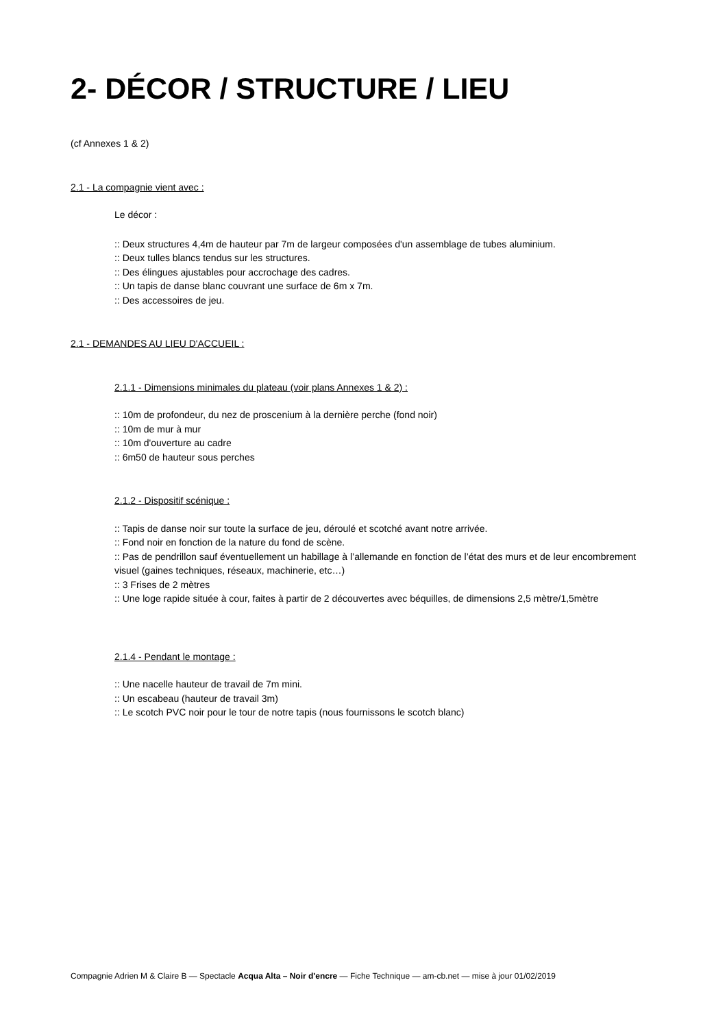2- DÉCOR / STRUCTURE / LIEU
(cf Annexes 1 & 2)
2.1 - La compagnie vient avec :
Le décor :
:: Deux structures 4,4m de hauteur par 7m de largeur composées d'un assemblage de tubes aluminium.
:: Deux tulles blancs tendus sur les structures.
:: Des élingues ajustables pour accrochage des cadres.
:: Un tapis de danse blanc couvrant une surface de 6m x 7m.
:: Des accessoires de jeu.
2.1 - DEMANDES AU LIEU D'ACCUEIL :
2.1.1 - Dimensions minimales du plateau (voir plans Annexes 1 & 2) :
:: 10m de profondeur, du nez de proscenium à la dernière perche (fond noir)
:: 10m de mur à mur
:: 10m d'ouverture au cadre
:: 6m50 de hauteur sous perches
2.1.2 - Dispositif scénique :
:: Tapis de danse noir sur toute la surface de jeu, déroulé et scotché avant notre arrivée.
:: Fond noir en fonction de la nature du fond de scène.
:: Pas de pendrillon sauf éventuellement un habillage à l’allemande en fonction de l’état des murs et de leur encombrement visuel (gaines techniques, réseaux, machinerie, etc…)
:: 3 Frises de 2 mètres
:: Une loge rapide située à cour, faites à partir de 2 découvertes avec béquilles, de dimensions 2,5 mètre/1,5mètre
2.1.4 - Pendant le montage :
:: Une nacelle hauteur de travail de 7m mini.
:: Un escabeau (hauteur de travail 3m)
:: Le scotch PVC noir pour le tour de notre tapis (nous fournissons le scotch blanc)
Compagnie Adrien M & Claire B — Spectacle Acqua Alta – Noir d'encre — Fiche Technique — am-cb.net — mise à jour 01/02/2019